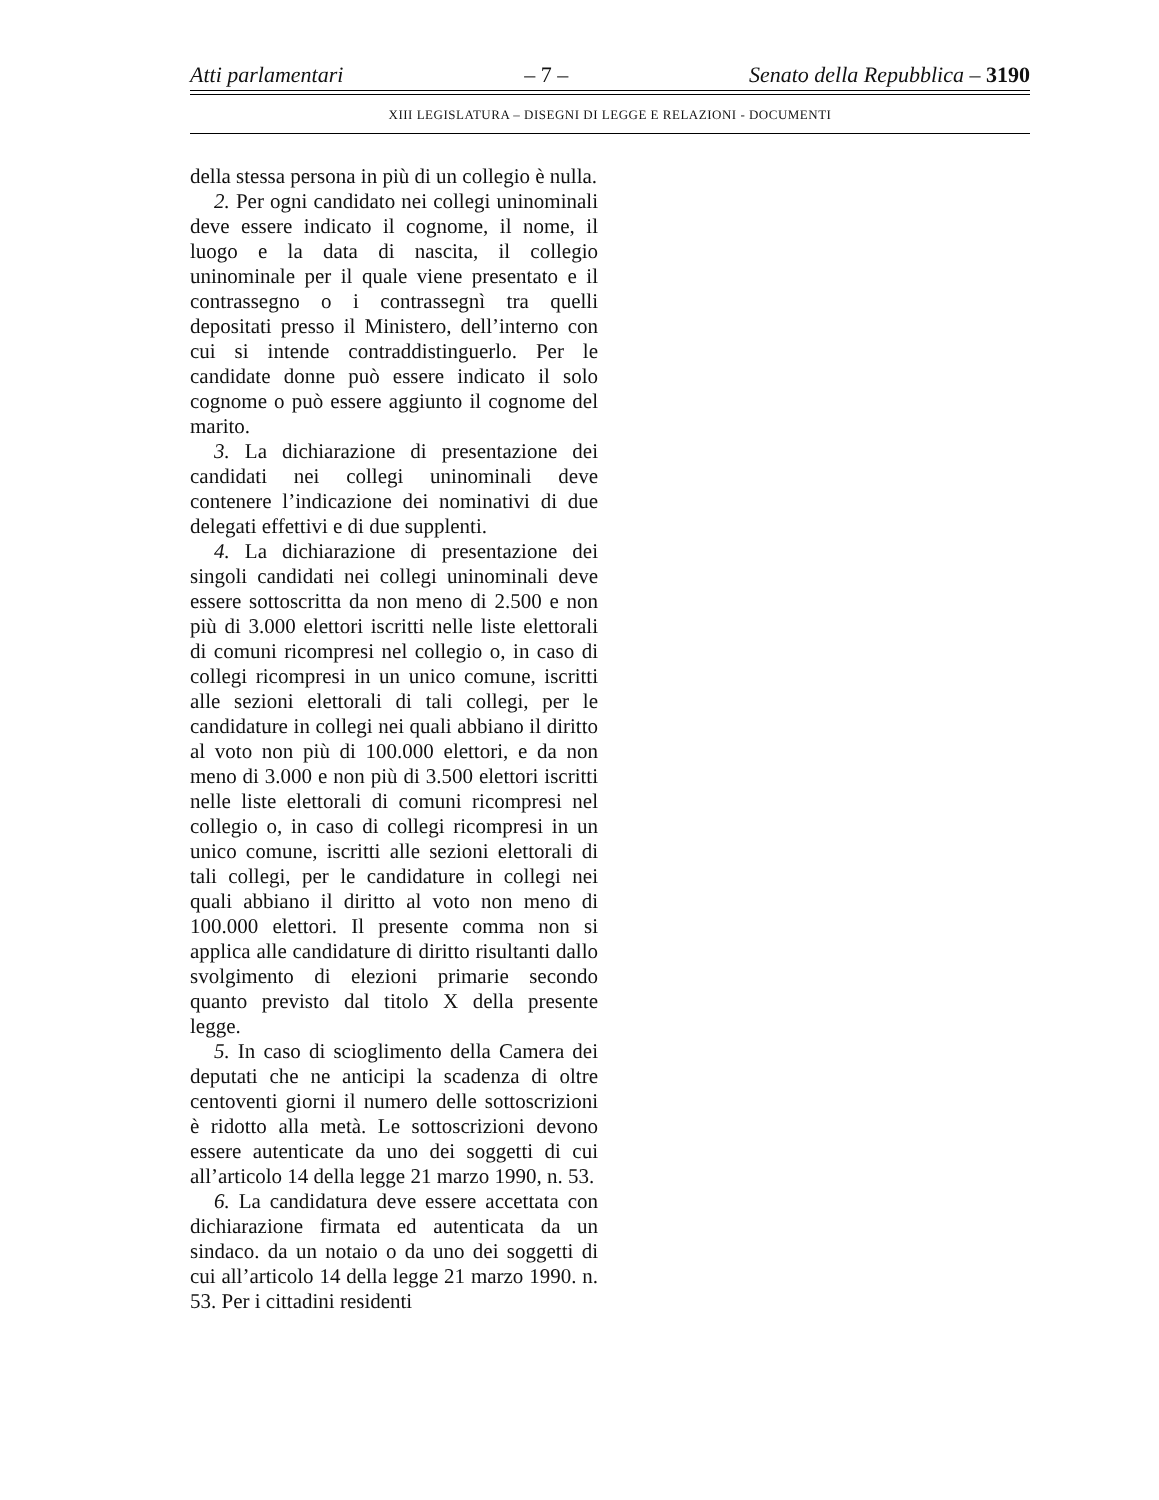Atti parlamentari – 7 – Senato della Repubblica – 3190
XIII LEGISLATURA – DISEGNI DI LEGGE E RELAZIONI - DOCUMENTI
della stessa persona in più di un collegio è nulla.
2. Per ogni candidato nei collegi uninominali deve essere indicato il cognome, il nome, il luogo e la data di nascita, il collegio uninominale per il quale viene presentato e il contrassegno o i contrassegnì tra quelli depositati presso il Ministero, dell’interno con cui si intende contraddistinguerlo. Per le candidate donne può essere indicato il solo cognome o può essere aggiunto il cognome del marito.
3. La dichiarazione di presentazione dei candidati nei collegi uninominali deve contenere l’indicazione dei nominativi di due delegati effettivi e di due supplenti.
4. La dichiarazione di presentazione dei singoli candidati nei collegi uninominali deve essere sottoscritta da non meno di 2.500 e non più di 3.000 elettori iscritti nelle liste elettorali di comuni ricompresi nel collegio o, in caso di collegi ricompresi in un unico comune, iscritti alle sezioni elettorali di tali collegi, per le candidature in collegi nei quali abbiano il diritto al voto non più di 100.000 elettori, e da non meno di 3.000 e non più di 3.500 elettori iscritti nelle liste elettorali di comuni ricompresi nel collegio o, in caso di collegi ricompresi in un unico comune, iscritti alle sezioni elettorali di tali collegi, per le candidature in collegi nei quali abbiano il diritto al voto non meno di 100.000 elettori. Il presente comma non si applica alle candidature di diritto risultanti dallo svolgimento di elezioni primarie secondo quanto previsto dal titolo X della presente legge.
5. In caso di scioglimento della Camera dei deputati che ne anticipi la scadenza di oltre centoventi giorni il numero delle sottoscrizioni è ridotto alla metà. Le sottoscrizioni devono essere autenticate da uno dei soggetti di cui all’articolo 14 della legge 21 marzo 1990, n. 53.
6. La candidatura deve essere accettata con dichiarazione firmata ed autenticata da un sindaco. da un notaio o da uno dei soggetti di cui all’articolo 14 della legge 21 marzo 1990. n. 53. Per i cittadini residenti